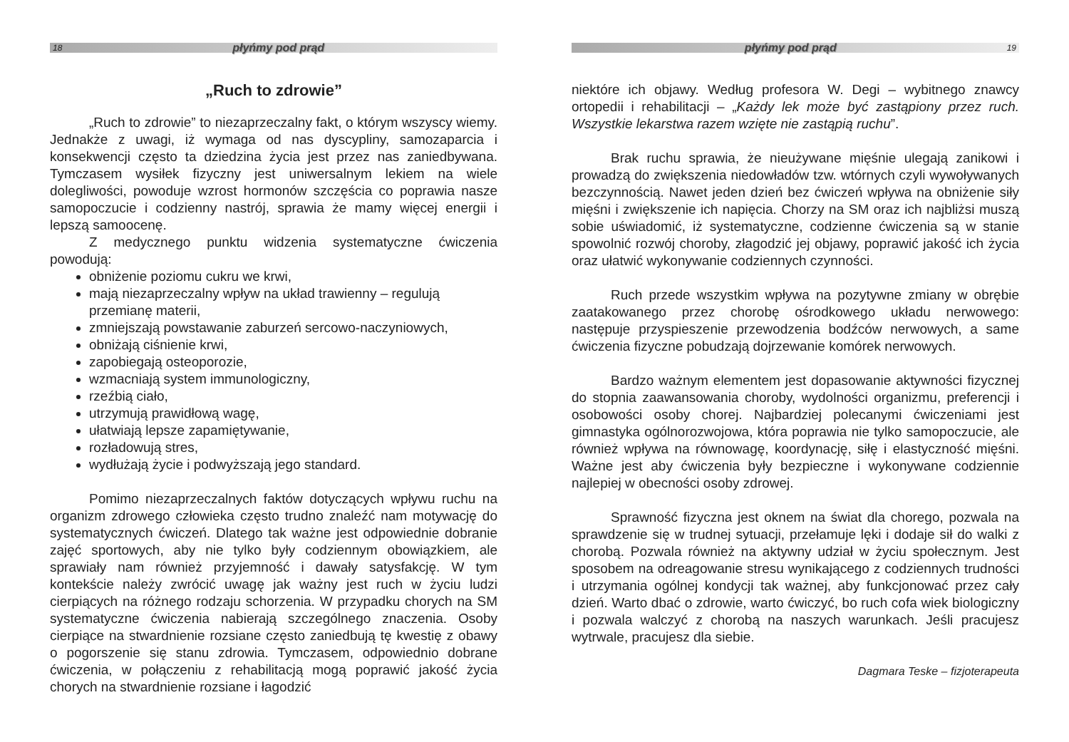18 płyńmy pod prąd
„Ruch to zdrowie”
„Ruch to zdrowie” to niezaprzeczalny fakt, o którym wszyscy wiemy. Jednakże z uwagi, iż wymaga od nas dyscypliny, samozaparcia i konsekwencji często ta dziedzina życia jest przez nas zaniedbywana. Tymczasem wysiłek fizyczny jest uniwersalnym lekiem na wiele dolegliwości, powoduje wzrost hormonów szczęścia co poprawia nasze samopoczucie i codzienny nastrój, sprawia że mamy więcej energii i lepszą samoocenę.
Z medycznego punktu widzenia systematyczne ćwiczenia powodują:
obniżenie poziomu cukru we krwi,
mają niezaprzeczalny wpływ na układ trawienny – regulują przemianę materii,
zmniejszają powstawanie zaburzeń sercowo-naczyniowych,
obniżają ciśnienie krwi,
zapobiegają osteoporozie,
wzmacniają system immunologiczny,
rzeźbią ciało,
utrzymują prawidłową wagę,
ułatwiają lepsze zapamiętywanie,
rozładowują stres,
wydłużają życie i podwyższają jego standard.
Pomimo niezaprzeczalnych faktów dotyczących wpływu ruchu na organizm zdrowego człowieka często trudno znaleźć nam motywację do systematycznych ćwiczeń. Dlatego tak ważne jest odpowiednie dobranie zajęć sportowych, aby nie tylko były codziennym obowiązkiem, ale sprawiały nam również przyjemność i dawały satysfakcję. W tym kontekście należy zwrócić uwagę jak ważny jest ruch w życiu ludzi cierpiących na różnego rodzaju schorzenia. W przypadku chorych na SM systematyczne ćwiczenia nabierają szczególnego znaczenia. Osoby cierpiące na stwardnienie rozsiane często zaniedbują tę kwestię z obawy o pogorszenie się stanu zdrowia. Tymczasem, odpowiednio dobrane ćwiczenia, w połączeniu z rehabilitacją mogą poprawić jakość życia chorych na stwardnienie rozsiane i łagodzić
płyńmy pod prąd 19
niektóre ich objawy. Według profesora W. Degi – wybitnego znawcy ortopedii i rehabilitacji – „Każdy lek może być zastąpiony przez ruch. Wszystkie lekarstwa razem wzięte nie zastąpią ruchu”.
Brak ruchu sprawia, że nieużywane mięśnie ulegają zanikowi i prowadzą do zwiększenia niedowładów tzw. wtórnych czyli wywoływanych bezczynnością. Nawet jeden dzień bez ćwiczeń wpływa na obniżenie siły mięśni i zwiększenie ich napięcia. Chorzy na SM oraz ich najbliżsi muszą sobie uświadomić, iż systematyczne, codzienne ćwiczenia są w stanie spowolnić rozwój choroby, złagodzić jej objawy, poprawić jakość ich życia oraz ułatwić wykonywanie codziennych czynności.
Ruch przede wszystkim wpływa na pozytywne zmiany w obrębie zaatakowanego przez chorobę ośrodkowego układu nerwowego: następuje przyspieszenie przewodzenia bodźców nerwowych, a same ćwiczenia fizyczne pobudzają dojrzewanie komórek nerwowych.
Bardzo ważnym elementem jest dopasowanie aktywności fizycznej do stopnia zaawansowania choroby, wydolności organizmu, preferencji i osobowości osoby chorej. Najbardziej polecanymi ćwiczeniami jest gimnastyka ogólnorozwojowa, która poprawia nie tylko samopoczucie, ale również wpływa na równowagę, koordynację, siłę i elastyczność mięśni. Ważne jest aby ćwiczenia były bezpieczne i wykonywane codziennie najlepiej w obecności osoby zdrowej.
Sprawność fizyczna jest oknem na świat dla chorego, pozwala na sprawdzenie się w trudnej sytuacji, przełamuje lęki i dodaje sił do walki z chorobą. Pozwala również na aktywny udział w życiu społecznym. Jest sposobem na odreagowanie stresu wynikającego z codziennych trudności i utrzymania ogólnej kondycji tak ważnej, aby funkcjonować przez cały dzień. Warto dbać o zdrowie, warto ćwiczyć, bo ruch cofa wiek biologiczny i pozwala walczyć z chorobą na naszych warunkach. Jeśli pracujesz wytrwale, pracujesz dla siebie.
Dagmara Teske – fizjoterapeuta